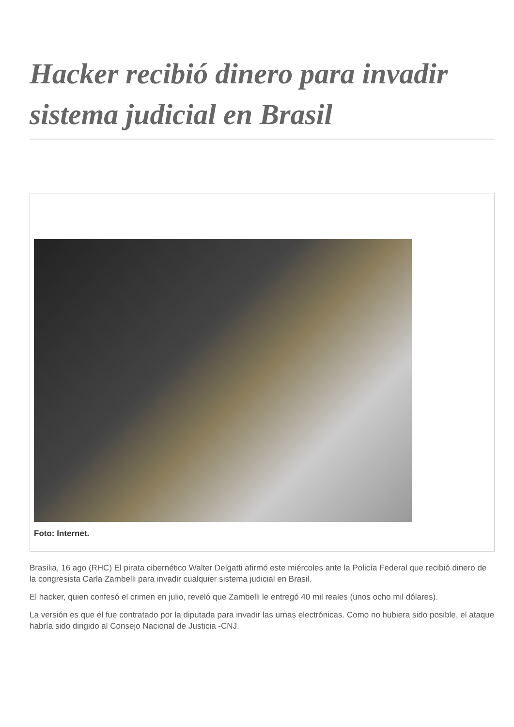Hacker recibió dinero para invadir sistema judicial en Brasil
Foto: Internet.
Brasilia, 16 ago (RHC) El pirata cibernético Walter Delgatti afirmó este miércoles ante la Policía Federal que recibió dinero de la congresista Carla Zambelli para invadir cualquier sistema judicial en Brasil.
El hacker, quien confesó el crimen en julio, reveló que Zambelli le entregó 40 mil reales (unos ocho mil dólares).
La versión es que él fue contratado por la diputada para invadir las urnas electrónicas. Como no hubiera sido posible, el ataque habría sido dirigido al Consejo Nacional de Justicia -CNJ.